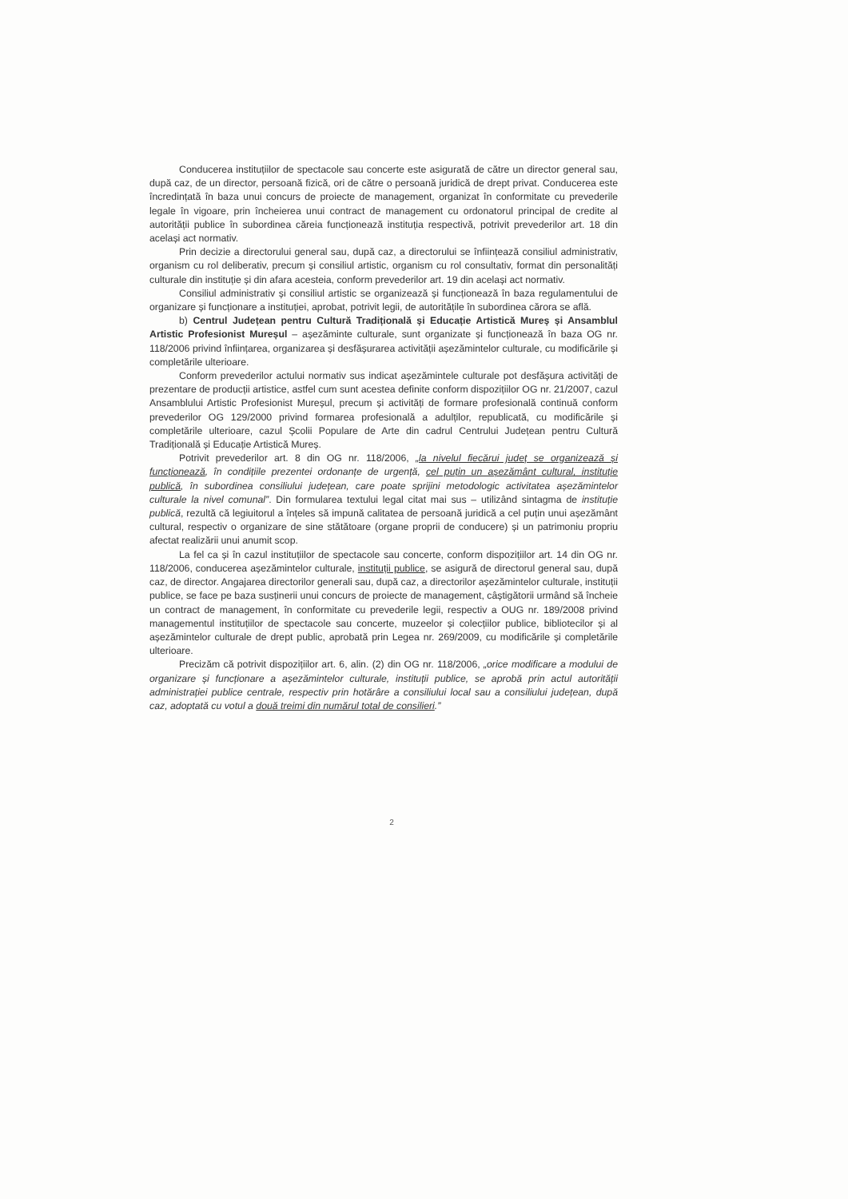Conducerea instituțiilor de spectacole sau concerte este asigurată de către un director general sau, după caz, de un director, persoană fizică, ori de către o persoană juridică de drept privat. Conducerea este încredințată în baza unui concurs de proiecte de management, organizat în conformitate cu prevederile legale în vigoare, prin încheierea unui contract de management cu ordonatorul principal de credite al autorității publice în subordinea căreia funcționează instituția respectivă, potrivit prevederilor art. 18 din același act normativ.
Prin decizie a directorului general sau, după caz, a directorului se înființează consiliul administrativ, organism cu rol deliberativ, precum și consiliul artistic, organism cu rol consultativ, format din personalități culturale din instituție și din afara acesteia, conform prevederilor art. 19 din același act normativ.
Consiliul administrativ și consiliul artistic se organizează și funcționează în baza regulamentului de organizare și funcționare a instituției, aprobat, potrivit legii, de autoritățile în subordinea cărora se află.
b) Centrul Județean pentru Cultură Tradițională și Educație Artistică Mureș și Ansamblul Artistic Profesionist Mureșul – așezăminte culturale, sunt organizate și funcționează în baza OG nr. 118/2006 privind înființarea, organizarea și desfășurarea activității așezămintelor culturale, cu modificările și completările ulterioare.
Conform prevederilor actului normativ sus indicat așezămintele culturale pot desfășura activități de prezentare de producții artistice, astfel cum sunt acestea definite conform dispozițiilor OG nr. 21/2007, cazul Ansamblului Artistic Profesionist Mureșul, precum și activități de formare profesională continuă conform prevederilor OG 129/2000 privind formarea profesională a adulților, republicată, cu modificările și completările ulterioare, cazul Școlii Populare de Arte din cadrul Centrului Județean pentru Cultură Tradițională și Educație Artistică Mureș.
Potrivit prevederilor art. 8 din OG nr. 118/2006, „la nivelul fiecărui județ se organizează și funcționează, în condițiile prezentei ordonanțe de urgență, cel puțin un așezământ cultural, instituție publică, în subordinea consiliului județean, care poate sprijini metodologic activitatea așezămintelor culturale la nivel comunal”. Din formularea textului legal citat mai sus – utilizând sintagma de instituție publică, rezultă că legiuitorul a înțeles să impună calitatea de persoană juridică a cel puțin unui așezământ cultural, respectiv o organizare de sine stătătoare (organe proprii de conducere) și un patrimoniu propriu afectat realizării unui anumit scop.
La fel ca și în cazul instituțiilor de spectacole sau concerte, conform dispozițiilor art. 14 din OG nr. 118/2006, conducerea așezămintelor culturale, instituții publice, se asigură de directorul general sau, după caz, de director. Angajarea directorilor generali sau, după caz, a directorilor așezămintelor culturale, instituții publice, se face pe baza susținerii unui concurs de proiecte de management, câștigătorii urmând să încheie un contract de management, în conformitate cu prevederile legii, respectiv a OUG nr. 189/2008 privind managementul instituțiilor de spectacole sau concerte, muzeelor și colecțiilor publice, bibliotecilor și al așezămintelor culturale de drept public, aprobată prin Legea nr. 269/2009, cu modificările și completările ulterioare.
Precizăm că potrivit dispozițiilor art. 6, alin. (2) din OG nr. 118/2006, „orice modificare a modului de organizare și funcționare a așezămintelor culturale, instituții publice, se aprobă prin actul autorității administrației publice centrale, respectiv prin hotărâre a consiliului local sau a consiliului județean, după caz, adoptată cu votul a două treimi din numărul total de consilieri.”
2